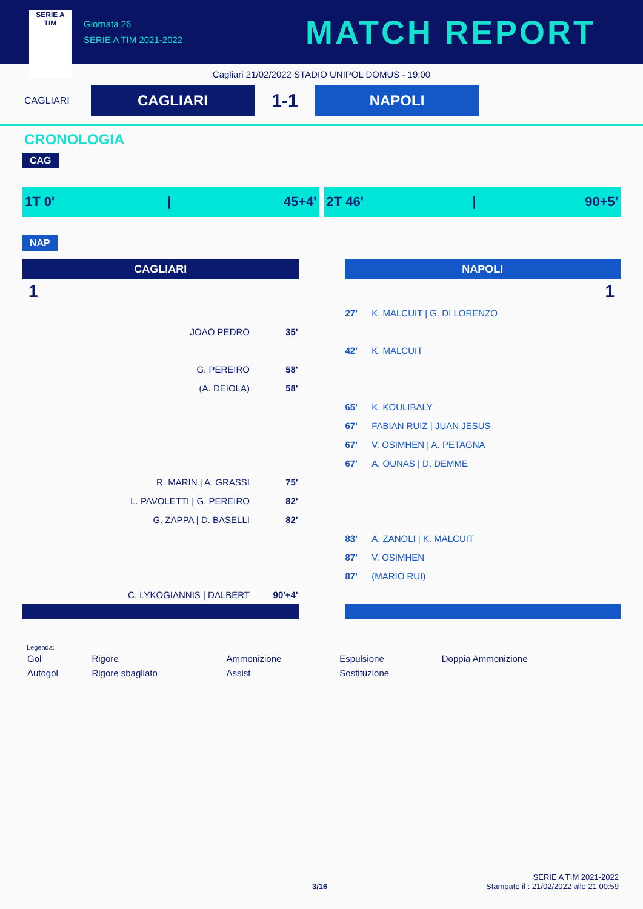SERIE A
TIM
Giornata 26
SERIE A TIM 2021-2022
MATCH REPORT
Cagliari 21/02/2022 STADIO UNIPOL DOMUS - 19:00
CAGLIARI
CAGLIARI
1-1
NAPOLI
CRONOLOGIA
CAG
1T 0' | 45+4' 2T 46' | 90+5'
NAP
CAGLIARI
1
| JOAO PEDRO | 35' |
| G. PEREIRO | 58' |
| (A. DEIOLA) | 58' |
| R. MARIN / A. GRASSI | 75' |
| L. PAVOLETTI / G. PEREIRO | 82' |
| G. ZAPPA / D. BASELLI | 82' |
| C. LYKOGIANNIS / DALBERT | 90'+4' |
NAPOLI
1
| 27' | K. MALCUIT / G. DI LORENZO |
| 42' | K. MALCUIT |
| 65' | K. KOULIBALY |
| 67' | FABIAN RUIZ / JUAN JESUS |
| 67' | V. OSIMHEN / A. PETAGNA |
| 67' | A. OUNAS / D. DEMME |
| 83' | A. ZANOLI / K. MALCUIT |
| 87' | V. OSIMHEN |
| 87' | (MARIO RUI) |
Legenda:
| Gol | Rigore | Ammonizione | Espulsione | Doppia Ammonizione |
| Autogol | Rigore sbagliato | Assist | Sostituzione | |
SERIE A TIM 2021-2022
3/16 Stampato il : 21/02/2022 alle 21:00:59